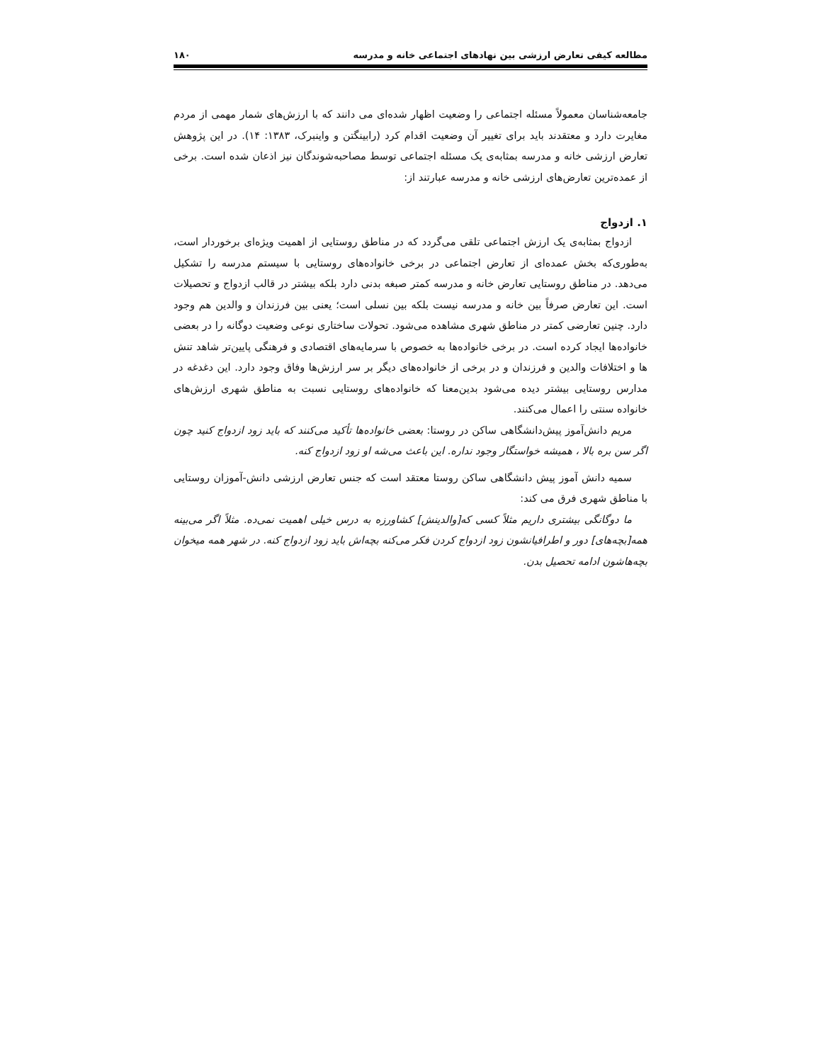مطالعه کیفی تعارض ارزشی بین نهادهای اجتماعی خانه و مدرسه ۱۸۰
جامعه‌شناسان معمولاً مسئله اجتماعی را وضعیت اظهار شده‌ای می دانند که با ارزش‌های شمار مهمی از مردم مغایرت دارد و معتقدند باید برای تغییر آن وضعیت اقدام کرد (رابینگتن و واینبرک، ۱۳۸۳: ۱۴). در این پژوهش تعارض ارزشی خانه و مدرسه بمثابه‌ی یک مسئله اجتماعی توسط مصاحبه‌شوندگان نیز اذعان شده است. برخی از عمده‌ترین تعارض‌های ارزشی خانه و مدرسه عبارتند از:
۱. ازدواج
ازدواج بمثابه‌ی یک ارزش اجتماعی تلقی می‌گردد که در مناطق روستایی از اهمیت ویژه‌ای برخوردار است، به‌طوری‌که بخش عمده‌ای از تعارض اجتماعی در برخی خانواده‌های روستایی با سیستم مدرسه را تشکیل می‌دهد. در مناطق روستایی تعارض خانه و مدرسه کمتر صبغه بدنی دارد بلکه بیشتر در قالب ازدواج و تحصیلات است. این تعارض صرفاً بین خانه و مدرسه نیست بلکه بین نسلی است؛ یعنی بین فرزندان و والدین هم وجود دارد. چنین تعارضی کمتر در مناطق شهری مشاهده می‌شود. تحولات ساختاری نوعی وضعیت دوگانه را در بعضی خانواده‌ها ایجاد کرده است. در برخی خانواده‌ها به خصوص با سرمایه‌های اقتصادی و فرهنگی پایین‌تر شاهد تنش ها و اختلافات والدین و فرزندان و در برخی از خانواده‌های دیگر بر سر ارزش‌ها وفاق وجود دارد. این دغدغه در مدارس روستایی بیشتر دیده می‌شود بدین‌معنا که خانواده‌های روستایی نسبت به مناطق شهری ارزش‌های خانواده سنتی را اعمال می‌کنند.
مریم دانش‌آموز پیش‌دانشگاهی ساکن در روستا: بعضی خانواده‌ها تأکید می‌کنند که باید زود ازدواج کنید چون اگر سن بره بالا ، همیشه خواستگار وجود نداره. این باعث می‌شه او زود ازدواج کنه.
سمیه دانش آموز پیش دانشگاهی ساکن روستا معتقد است که جنس تعارض ارزشی دانش-آموزان روستایی با مناطق شهری فرق می کند:
ما دوگانگی بیشتری داریم مثلاً کسی که[والدینش] کشاورزه به درس خیلی اهمیت نمی‌ده. مثلاً اگر می‌بینه همه[بچه‌های] دور و اطرافیانشون زود ازدواج کردن فکر می‌کنه بچه‌اش باید زود ازدواج کنه. در شهر همه میخوان بچه‌هاشون ادامه تحصیل بدن.